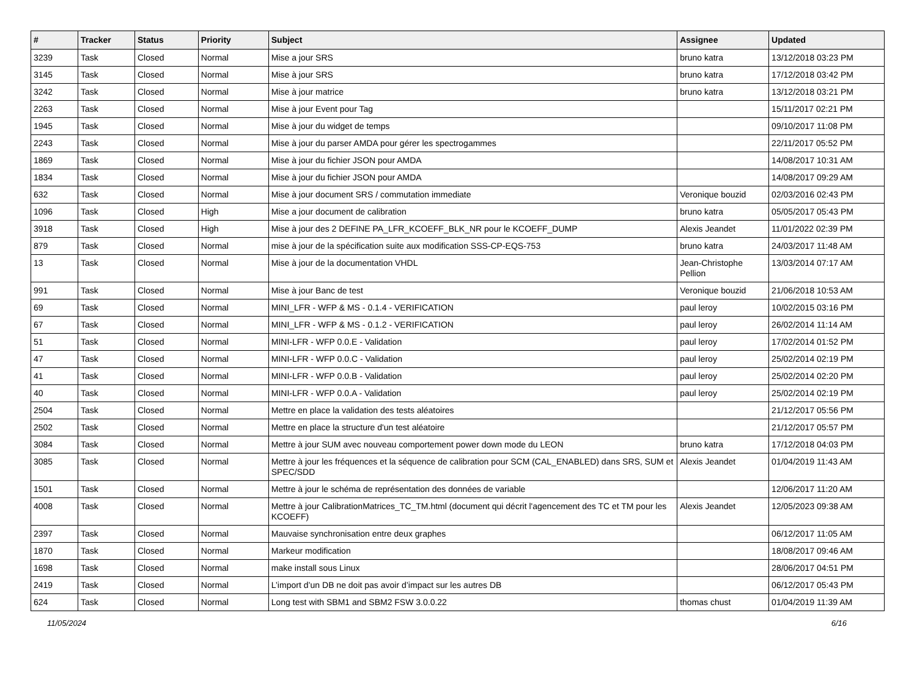| # | Tracker | Status | Priority | Subject | Assignee | Updated |
| --- | --- | --- | --- | --- | --- | --- |
| 3239 | Task | Closed | Normal | Mise a jour SRS | bruno katra | 13/12/2018 03:23 PM |
| 3145 | Task | Closed | Normal | Mise à jour SRS | bruno katra | 17/12/2018 03:42 PM |
| 3242 | Task | Closed | Normal | Mise à jour matrice | bruno katra | 13/12/2018 03:21 PM |
| 2263 | Task | Closed | Normal | Mise à jour Event pour Tag | | 15/11/2017 02:21 PM |
| 1945 | Task | Closed | Normal | Mise à jour du widget de temps | | 09/10/2017 11:08 PM |
| 2243 | Task | Closed | Normal | Mise à jour du parser AMDA pour gérer les spectrogammes | | 22/11/2017 05:52 PM |
| 1869 | Task | Closed | Normal | Mise à jour du fichier JSON pour AMDA | | 14/08/2017 10:31 AM |
| 1834 | Task | Closed | Normal | Mise à jour du fichier JSON pour AMDA | | 14/08/2017 09:29 AM |
| 632 | Task | Closed | Normal | Mise à jour document SRS / commutation immediate | Veronique bouzid | 02/03/2016 02:43 PM |
| 1096 | Task | Closed | High | Mise a jour document de calibration | bruno katra | 05/05/2017 05:43 PM |
| 3918 | Task | Closed | High | Mise à jour des 2 DEFINE PA_LFR_KCOEFF_BLK_NR pour le KCOEFF_DUMP | Alexis Jeandet | 11/01/2022 02:39 PM |
| 879 | Task | Closed | Normal | mise à jour de la spécification suite aux modification SSS-CP-EQS-753 | bruno katra | 24/03/2017 11:48 AM |
| 13 | Task | Closed | Normal | Mise à jour de la documentation VHDL | Jean-Christophe Pellion | 13/03/2014 07:17 AM |
| 991 | Task | Closed | Normal | Mise à jour Banc de test | Veronique bouzid | 21/06/2018 10:53 AM |
| 69 | Task | Closed | Normal | MINI_LFR - WFP & MS - 0.1.4 - VERIFICATION | paul leroy | 10/02/2015 03:16 PM |
| 67 | Task | Closed | Normal | MINI_LFR - WFP & MS - 0.1.2 - VERIFICATION | paul leroy | 26/02/2014 11:14 AM |
| 51 | Task | Closed | Normal | MINI-LFR - WFP 0.0.E - Validation | paul leroy | 17/02/2014 01:52 PM |
| 47 | Task | Closed | Normal | MINI-LFR - WFP 0.0.C - Validation | paul leroy | 25/02/2014 02:19 PM |
| 41 | Task | Closed | Normal | MINI-LFR - WFP 0.0.B - Validation | paul leroy | 25/02/2014 02:20 PM |
| 40 | Task | Closed | Normal | MINI-LFR - WFP 0.0.A - Validation | paul leroy | 25/02/2014 02:19 PM |
| 2504 | Task | Closed | Normal | Mettre en place la validation des tests aléatoires | | 21/12/2017 05:56 PM |
| 2502 | Task | Closed | Normal | Mettre en place la structure d'un test aléatoire | | 21/12/2017 05:57 PM |
| 3084 | Task | Closed | Normal | Mettre à jour SUM avec nouveau comportement power down mode du LEON | bruno katra | 17/12/2018 04:03 PM |
| 3085 | Task | Closed | Normal | Mettre à jour les fréquences et la séquence de calibration pour SCM (CAL_ENABLED) dans SRS, SUM et SPEC/SDD | Alexis Jeandet | 01/04/2019 11:43 AM |
| 1501 | Task | Closed | Normal | Mettre à jour le schéma de représentation des données de variable | | 12/06/2017 11:20 AM |
| 4008 | Task | Closed | Normal | Mettre à jour CalibrationMatrices_TC_TM.html (document qui décrit l'agencement des TC et TM pour les KCOEFF) | Alexis Jeandet | 12/05/2023 09:38 AM |
| 2397 | Task | Closed | Normal | Mauvaise synchronisation entre deux graphes | | 06/12/2017 11:05 AM |
| 1870 | Task | Closed | Normal | Markeur modification | | 18/08/2017 09:46 AM |
| 1698 | Task | Closed | Normal | make install sous Linux | | 28/06/2017 04:51 PM |
| 2419 | Task | Closed | Normal | L’import d’un DB ne doit pas avoir d’impact sur les autres DB | | 06/12/2017 05:43 PM |
| 624 | Task | Closed | Normal | Long test with SBM1 and SBM2 FSW 3.0.0.22 | thomas chust | 01/04/2019 11:39 AM |
11/05/2024 6/16